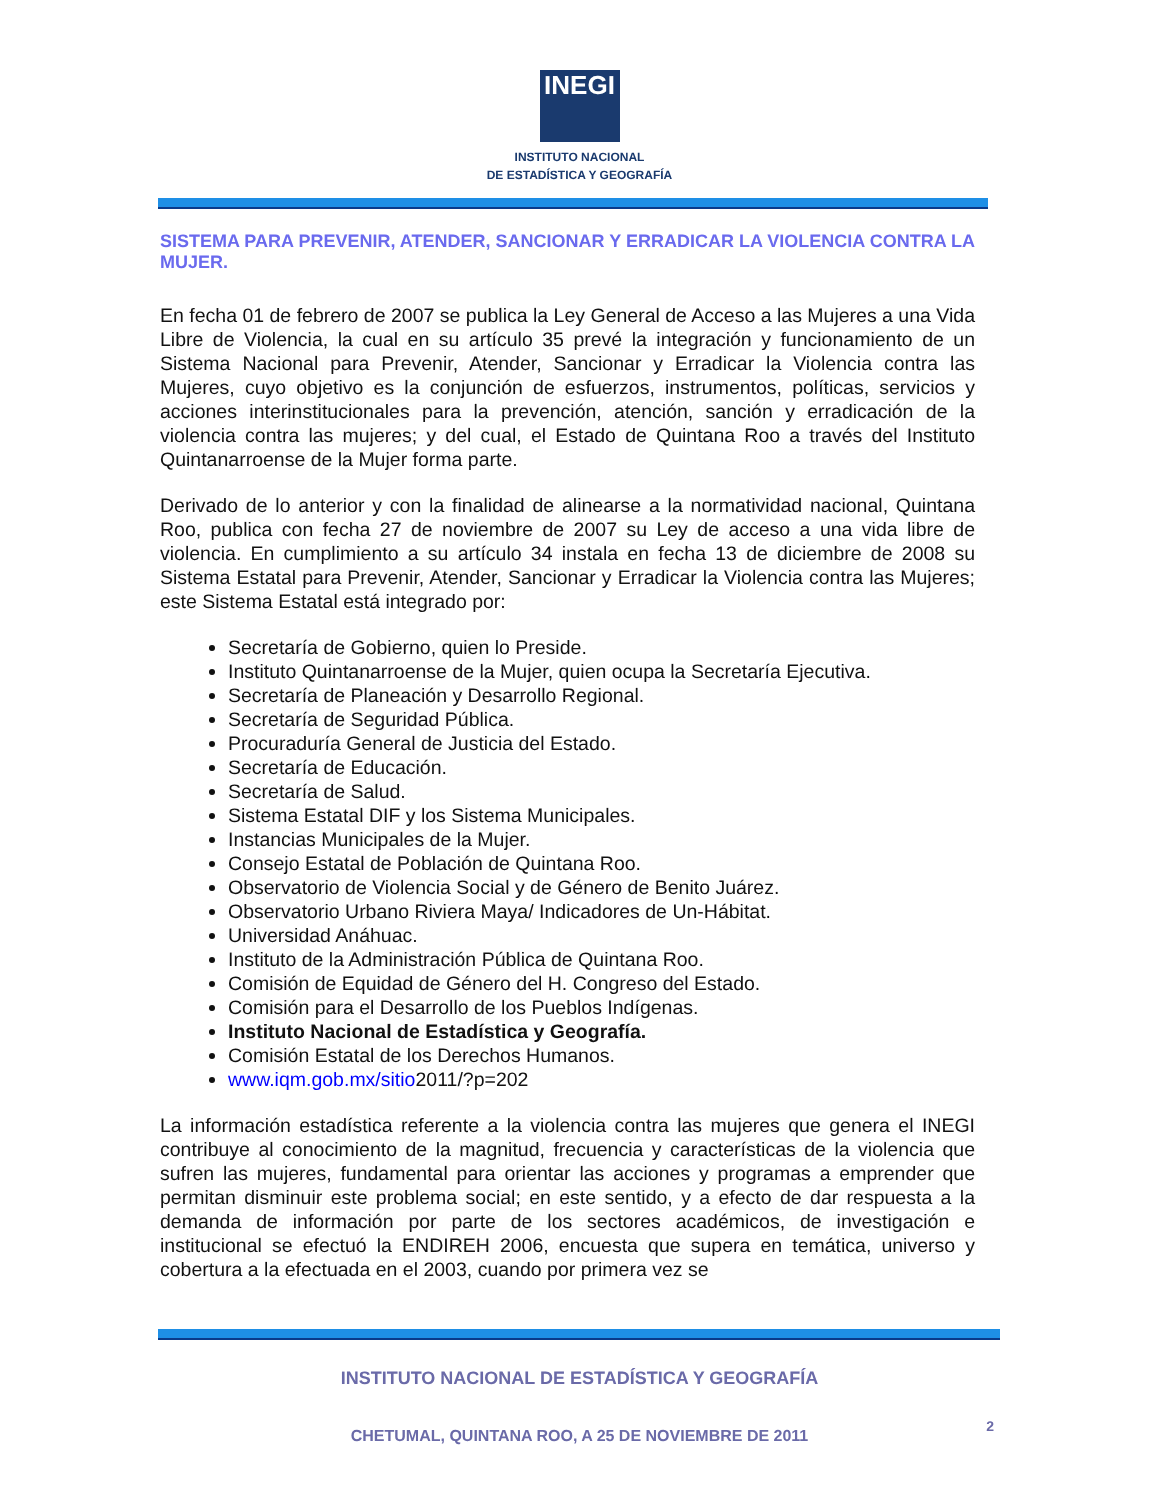INEGI
INSTITUTO NACIONAL
DE ESTADÍSTICA Y GEOGRAFÍA
SISTEMA PARA PREVENIR, ATENDER, SANCIONAR Y ERRADICAR LA VIOLENCIA CONTRA LA MUJER.
En fecha 01 de febrero de 2007 se publica la Ley General de Acceso a las Mujeres a una Vida Libre de Violencia, la cual en su artículo 35 prevé la integración y funcionamiento de un Sistema Nacional para Prevenir, Atender, Sancionar y Erradicar la Violencia contra las Mujeres, cuyo objetivo es la conjunción de esfuerzos, instrumentos, políticas, servicios y acciones interinstitucionales para la prevención, atención, sanción y erradicación de la violencia contra las mujeres; y del cual, el Estado de Quintana Roo a través del Instituto Quintanarroense de la Mujer forma parte.
Derivado de lo anterior y con la finalidad de alinearse a la normatividad nacional, Quintana Roo, publica con fecha 27 de noviembre de 2007 su Ley de acceso a una vida libre de violencia. En cumplimiento a su artículo 34 instala en fecha 13 de diciembre de 2008 su Sistema Estatal para Prevenir, Atender, Sancionar y Erradicar la Violencia contra las Mujeres; este Sistema Estatal está integrado por:
Secretaría de Gobierno, quien lo Preside.
Instituto Quintanarroense de la Mujer, quien ocupa la Secretaría Ejecutiva.
Secretaría de Planeación y Desarrollo Regional.
Secretaría de Seguridad Pública.
Procuraduría General de Justicia del Estado.
Secretaría de Educación.
Secretaría de Salud.
Sistema Estatal DIF y los Sistema Municipales.
Instancias Municipales de la Mujer.
Consejo Estatal de Población de Quintana Roo.
Observatorio de Violencia Social y de Género de Benito Juárez.
Observatorio Urbano Riviera Maya/ Indicadores de Un-Hábitat.
Universidad Anáhuac.
Instituto de la Administración Pública de Quintana Roo.
Comisión de Equidad de Género del H. Congreso del Estado.
Comisión para el Desarrollo de los Pueblos Indígenas.
Instituto Nacional de Estadística y Geografía.
Comisión Estatal de los Derechos Humanos.
www.iqm.gob.mx/sitio2011/?p=202
La información estadística referente a la violencia contra las mujeres que genera el INEGI contribuye al conocimiento de la magnitud, frecuencia y características de la violencia que sufren las mujeres, fundamental para orientar las acciones y programas a emprender que permitan disminuir este problema social; en este sentido, y a efecto de dar respuesta a la demanda de información por parte de los sectores académicos, de investigación e institucional se efectuó la ENDIREH 2006, encuesta que supera en temática, universo y cobertura a la efectuada en el 2003, cuando por primera vez se
INSTITUTO NACIONAL DE ESTADÍSTICA Y GEOGRAFÍA
CHETUMAL, QUINTANA ROO, A 25 DE NOVIEMBRE DE 2011
2